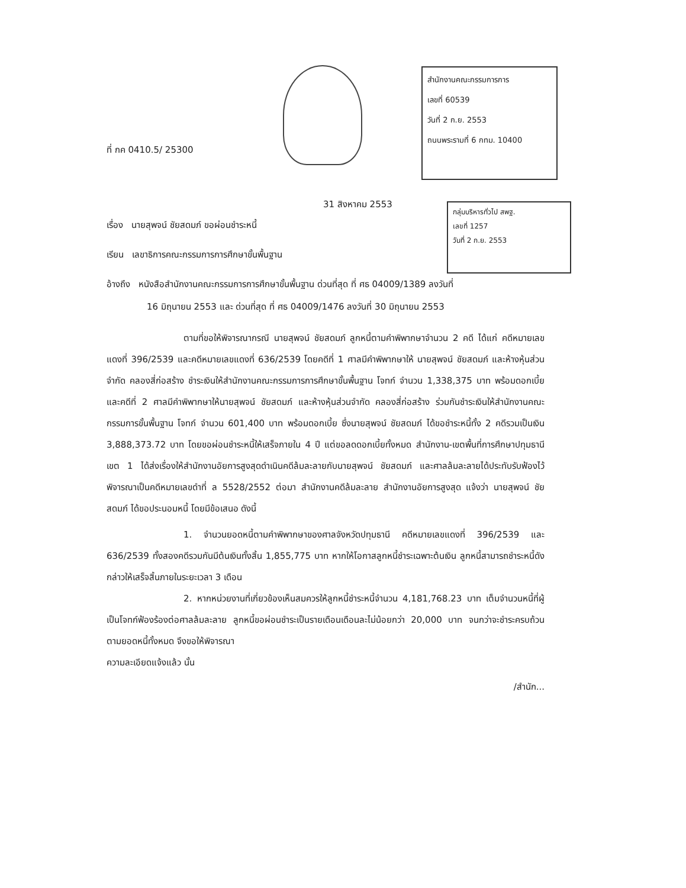ที่ กค 0410.5/ 25300
สำนักงานคณะกรรมการการ
เลขที่ 60539
วันที่ 2 ก.ย. 2553
ถนนพระรามที่ 6 กทม. 10400
31 สิงหาคม 2553
กลุ่มบริหารทั่วไป สพฐ.
เลขที่ 1257
วันที่ 2 ก.ย. 2553
เรื่อง นายสุพจน์ ชัยสดมภ์ ขอผ่อนชำระหนี้
เรียน เลขาธิการคณะกรรมการการศึกษาขั้นพื้นฐาน
อ้างถึง หนังสือสำนักงานคณะกรรมการการศึกษาขั้นพื้นฐาน ด่วนที่สุด ที่ ศธ 04009/1389 ลงวันที่
16 มิถุนายน 2553 และ ด่วนที่สุด ที่ ศธ 04009/1476 ลงวันที่ 30 มิถุนายน 2553
ตามที่ขอให้พิจารณากรณี นายสุพจน์ ชัยสดมภ์ ลูกหนี้ตามคำพิพากษาจำนวน 2 คดี ได้แก่ คดีหมายเลขแดงที่ 396/2539 และคดีหมายเลขแดงที่ 636/2539 โดยคดีที่ 1 ศาลมีคำพิพากษาให้ นายสุพจน์ ชัยสดมภ์ และห้างหุ้นส่วนจำกัด คลองสี่ก่อสร้าง ชำระเงินให้สำนักงานคณะกรรมการการศึกษาขั้นพื้นฐาน โจทก์ จำนวน 1,338,375 บาท พร้อมดอกเบี้ย และคดีที่ 2 ศาลมีคำพิพากษาให้นายสุพจน์ ชัยสดมภ์ และห้างหุ้นส่วนจำกัด คลองสี่ก่อสร้าง ร่วมกันชำระเงินให้สำนักงานคณะกรรมการขั้นพื้นฐาน โจทก์ จำนวน 601,400 บาท พร้อมดอกเบี้ย ซึ่งนายสุพจน์ ชัยสดมภ์ ได้ขอชำระหนี้ทั้ง 2 คดีรวมเป็นเงิน 3,888,373.72 บาท โดยขอผ่อนชำระหนี้ให้เสร็จภายใน 4 ปี แต่ขอลดดอกเบี้ยทั้งหมด สำนักงาน-เขตพื้นที่การศึกษาปทุมธานี เขต 1 ได้ส่งเรื่องให้สำนักงานอัยการสูงสุดดำเนินคดีล้มละลายกับนายสุพจน์ ชัยสดมภ์ และศาลล้มละลายได้ประทับรับฟ้องไว้พิจารณาเป็นคดีหมายเลขดำที่ ล 5528/2552 ต่อมา สำนักงานคดีล้มละลาย สำนักงานอัยการสูงสุด แจ้งว่า นายสุพจน์ ชัยสดมภ์ ได้ขอประนอมหนี้ โดยมีข้อเสนอ ดังนี้
1. จำนวนยอดหนี้ตามคำพิพากษาของศาลจังหวัดปทุมธานี คดีหมายเลขแดงที่ 396/2539 และ 636/2539 ทั้งสองคดีรวมกันมีต้นเงินทั้งสิ้น 1,855,775 บาท หากให้โอกาสลูกหนี้ชำระเฉพาะต้นเงิน ลูกหนี้สามารถชำระหนี้ดังกล่าวให้เสร็จสิ้นภายในระยะเวลา 3 เดือน
2. หากหน่วยงานที่เกี่ยวข้องเห็นสมควรให้ลูกหนี้ชำระหนี้จำนวน 4,181,768.23 บาท เต็มจำนวนหนี้ที่ผู้เป็นโจทก์ฟ้องร้องต่อศาลล้มละลาย ลูกหนี้ขอผ่อนชำระเป็นรายเดือนเดือนละไม่น้อยกว่า 20,000 บาท จนกว่าจะชำระครบถ้วนตามยอดหนี้ทั้งหมด จึงขอให้พิจารณา
ความละเอียดแจ้งแล้ว นั้น
/สำนัก...